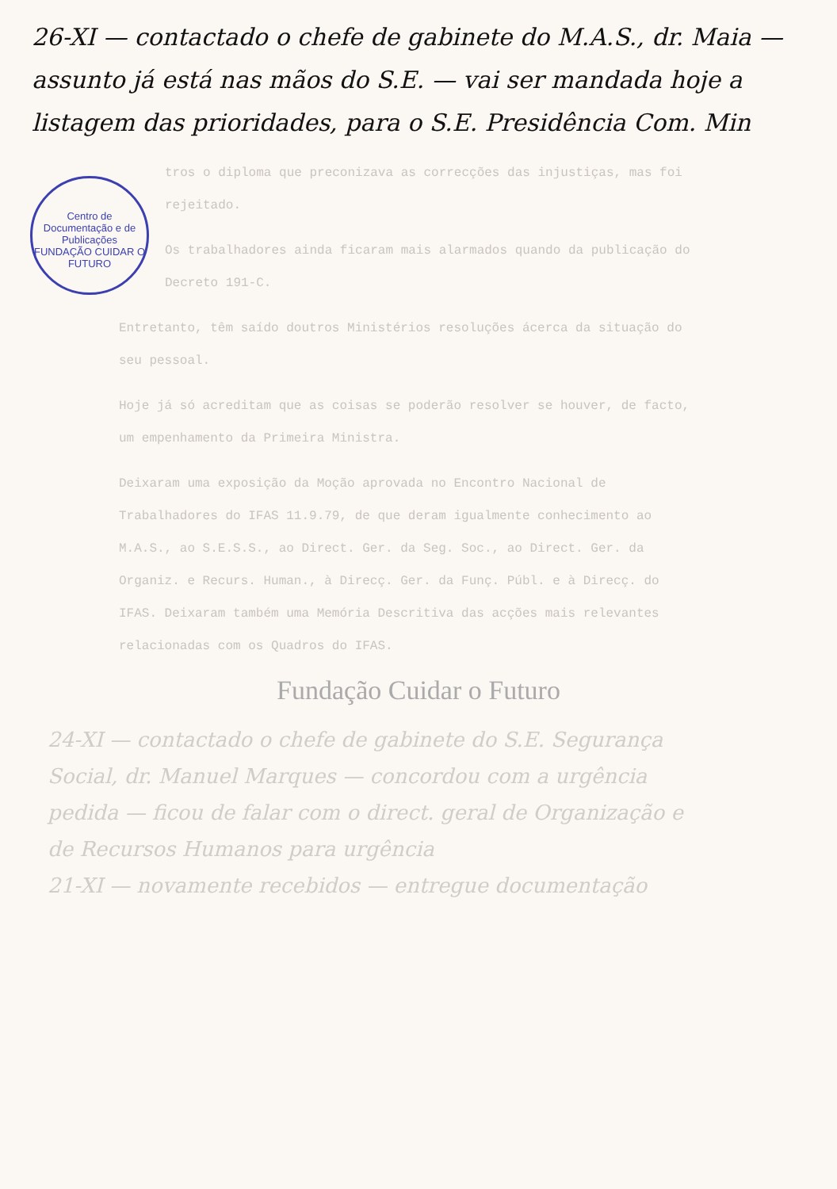26-XI — contactado o chefe de gabinete do M.A.S., dr. Maia — assunto já está nas mãos do S.E. — vai ser mandada hoje a listagem das prioridades, para o S.E. Presidência Com. Min
Centro de Documentação e de Publicações
FUNDAÇÃO CUIDAR O FUTURO
tros o diploma que preconizava as correcções das injustiças, mas foi rejeitado.
Os trabalhadores ainda ficaram mais alarmados quando da publicação do Decreto 191-C.
Entretanto, têm saído doutros Ministérios resoluções ácerca da situação do seu pessoal.
Hoje já só acreditam que as coisas se poderão resolver se houver, de facto, um empenhamento da Primeira Ministra.
Deixaram uma exposição da Moção aprovada no Encontro Nacional de Trabalhadores do IFAS 11.9.79, de que deram igualmente conhecimento ao M.A.S., ao S.E.S.S., ao Direct. Ger. da Seg. Soc., ao Direct. Ger. da Organiz. e Recurs. Human., à Direcç. Ger. da Funç. Públ. e à Direcç. do IFAS. Deixaram também uma Memória Descritiva das acções mais relevantes relacionadas com os Quadros do IFAS.
Fundação Cuidar o Futuro
24-XI — contactado o chefe de gabinete do S.E. Segurança Social, dr. Manuel Marques — concordou com a urgência pedida — ficou de falar com o direct. geral de Organização e de Recursos Humanos para urgência
21-XI — novamente recebidos — entregue documentação